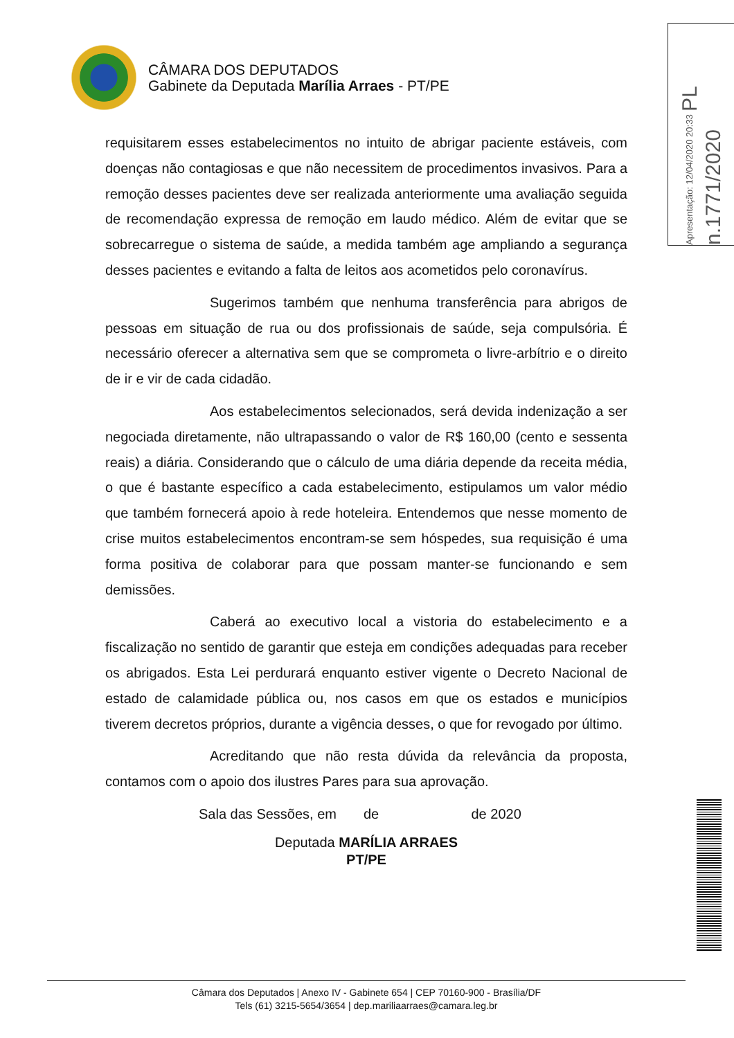CÂMARA DOS DEPUTADOS
Gabinete da Deputada Marília Arraes - PT/PE
Apresentação: 12/04/2020 20:33 PL n.1771/2020
requisitarem esses estabelecimentos no intuito de abrigar paciente estáveis, com doenças não contagiosas e que não necessitem de procedimentos invasivos. Para a remoção desses pacientes deve ser realizada anteriormente uma avaliação seguida de recomendação expressa de remoção em laudo médico. Além de evitar que se sobrecarregue o sistema de saúde, a medida também age ampliando a segurança desses pacientes e evitando a falta de leitos aos acometidos pelo coronavírus.
Sugerimos também que nenhuma transferência para abrigos de pessoas em situação de rua ou dos profissionais de saúde, seja compulsória. É necessário oferecer a alternativa sem que se comprometa o livre-arbítrio e o direito de ir e vir de cada cidadão.
Aos estabelecimentos selecionados, será devida indenização a ser negociada diretamente, não ultrapassando o valor de R$ 160,00 (cento e sessenta reais) a diária. Considerando que o cálculo de uma diária depende da receita média, o que é bastante específico a cada estabelecimento, estipulamos um valor médio que também fornecerá apoio à rede hoteleira. Entendemos que nesse momento de crise muitos estabelecimentos encontram-se sem hóspedes, sua requisição é uma forma positiva de colaborar para que possam manter-se funcionando e sem demissões.
Caberá ao executivo local a vistoria do estabelecimento e a fiscalização no sentido de garantir que esteja em condições adequadas para receber os abrigados. Esta Lei perdurará enquanto estiver vigente o Decreto Nacional de estado de calamidade pública ou, nos casos em que os estados e municípios tiverem decretos próprios, durante a vigência desses, o que for revogado por último.
Acreditando que não resta dúvida da relevância da proposta, contamos com o apoio dos ilustres Pares para sua aprovação.
Sala das Sessões, em de de 2020
Deputada MARÍLIA ARRAES
PT/PE
Câmara dos Deputados | Anexo IV - Gabinete 654 | CEP 70160-900 - Brasília/DF
Tels (61) 3215-5654/3654 | dep.mariliaarraes@camara.leg.br